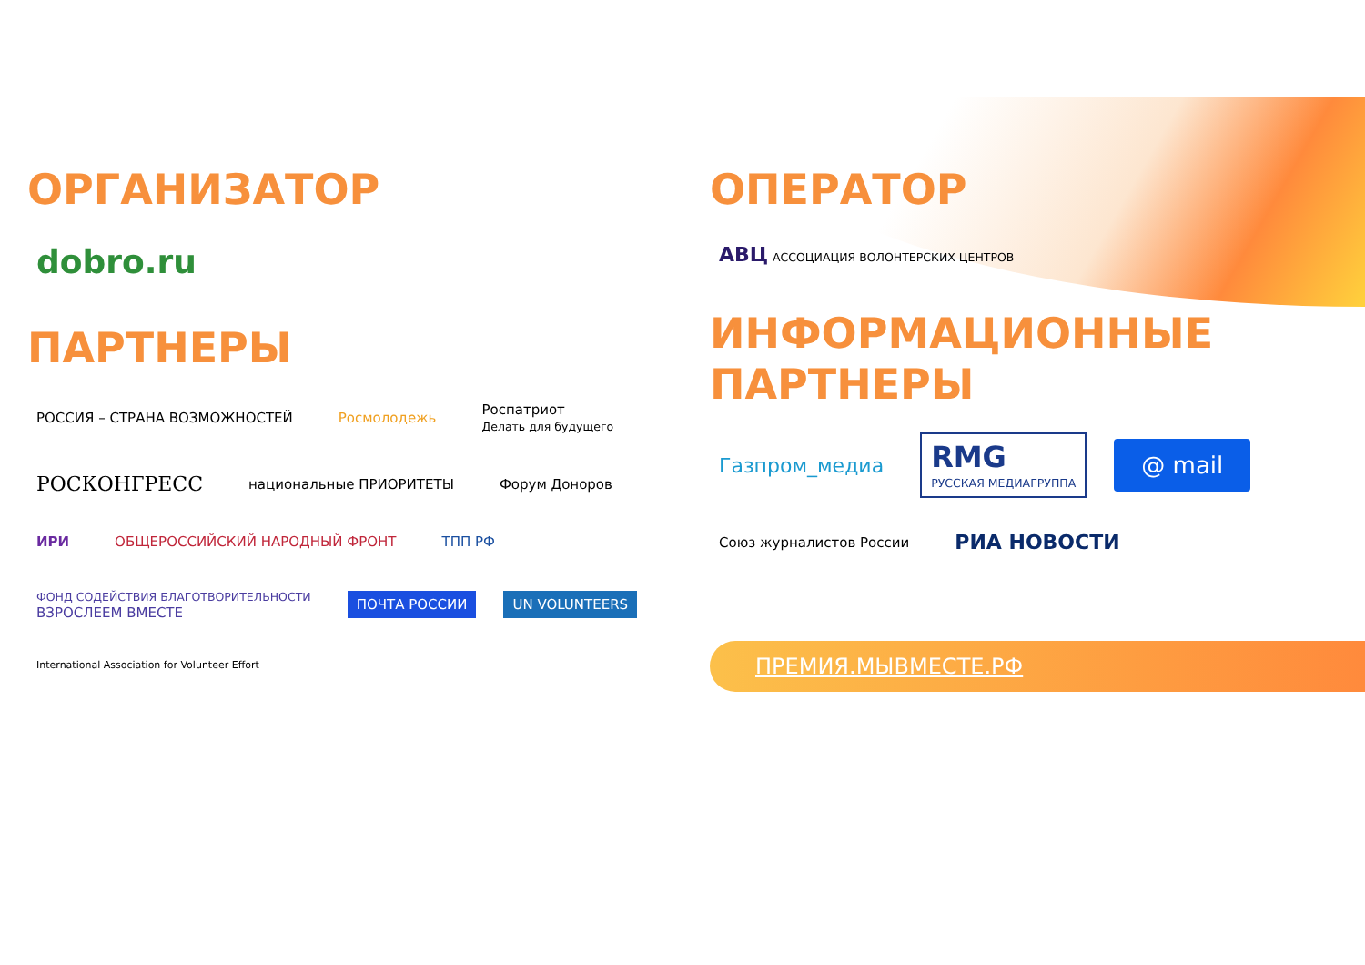ОРГАНИЗАТОР
dobro.ru
ПАРТНЕРЫ
РОССИЯ – СТРАНА ВОЗМОЖНОСТЕЙ Росмолодежь Роспатриот
Делать для будущего РОСКОНГРЕСС национальные ПРИОРИТЕТЫ Форум Доноров ИРИ ОБЩЕРОССИЙСКИЙ НАРОДНЫЙ ФРОНТ ТПП РФ ФОНД СОДЕЙСТВИЯ БЛАГОТВОРИТЕЛЬНОСТИ
ВЗРОСЛЕЕМ ВМЕСТЕ ПОЧТА РОССИИ UN VOLUNTEERS International Association for Volunteer Effort
ОПЕРАТОР
АВЦ АССОЦИАЦИЯ ВОЛОНТЕРСКИХ ЦЕНТРОВ
ИНФОРМАЦИОННЫЕ
ПАРТНЕРЫ
Газпром_медиа RMG
РУССКАЯ МЕДИАГРУППА @ mail Союз журналистов России РИА НОВОСТИ
ПРЕМИЯ.МЫВМЕСТЕ.РФ